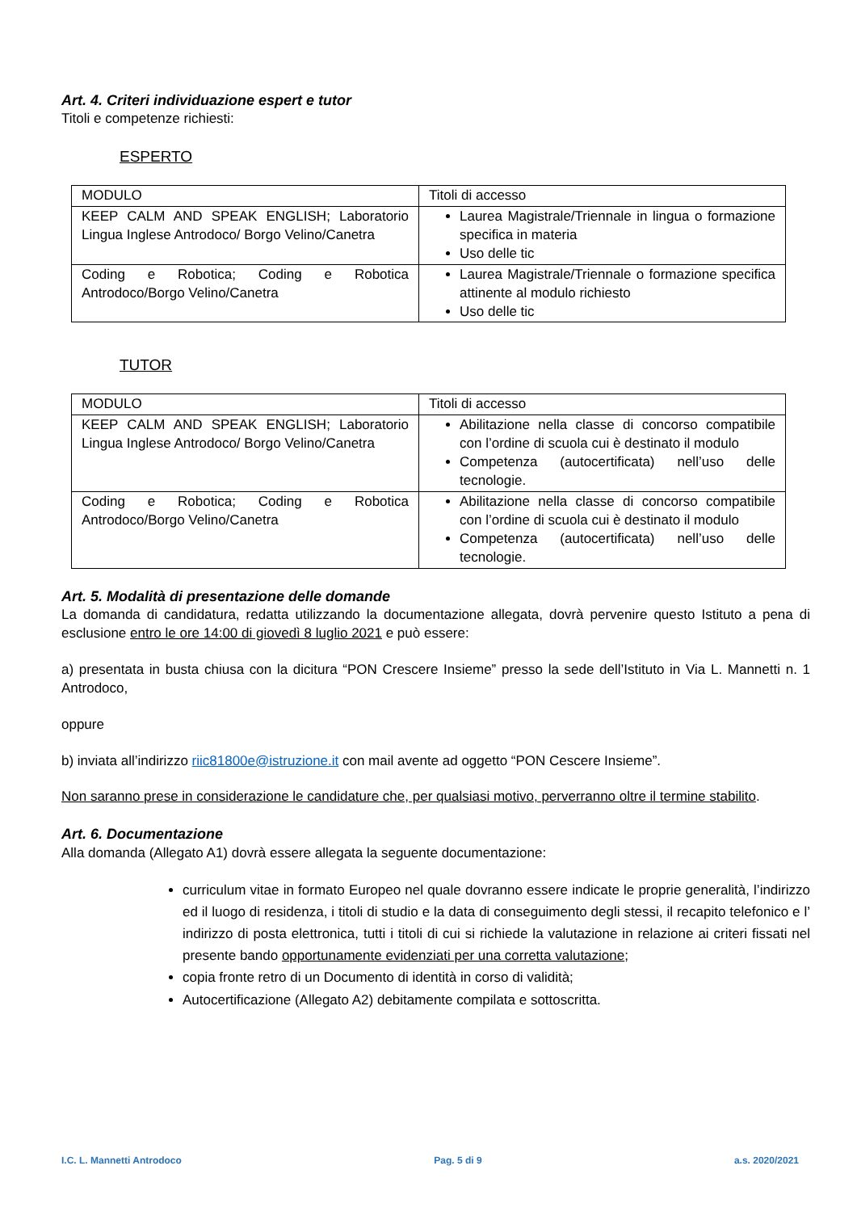Art. 4. Criteri individuazione espert e tutor
Titoli e competenze richiesti:
ESPERTO
| MODULO | Titoli di accesso |
| KEEP CALM AND SPEAK ENGLISH; Laboratorio Lingua Inglese Antrodoco/ Borgo Velino/Canetra | Laurea Magistrale/Triennale in lingua o formazione specifica in materia Uso delle tic |
| Coding e Robotica; Coding e Robotica Antrodoco/Borgo Velino/Canetra | Laurea Magistrale/Triennale o formazione specifica attinente al modulo richiesto Uso delle tic |
TUTOR
| MODULO | Titoli di accesso |
| KEEP CALM AND SPEAK ENGLISH; Laboratorio Lingua Inglese Antrodoco/ Borgo Velino/Canetra | Abilitazione nella classe di concorso compatibile con l’ordine di scuola cui è destinato il modulo Competenza (autocertificata) nell’uso delle tecnologie. |
| Coding e Robotica; Coding e Robotica Antrodoco/Borgo Velino/Canetra | Abilitazione nella classe di concorso compatibile con l’ordine di scuola cui è destinato il modulo Competenza (autocertificata) nell’uso delle tecnologie. |
Art. 5. Modalità di presentazione delle domande
La domanda di candidatura, redatta utilizzando la documentazione allegata, dovrà pervenire questo Istituto a pena di esclusione entro le ore 14:00 di giovedì 8 luglio 2021 e può essere:
a) presentata in busta chiusa con la dicitura “PON Crescere Insieme” presso la sede dell’Istituto in Via L. Mannetti n. 1 Antrodoco,
oppure
b) inviata all’indirizzo riic81800e@istruzione.it con mail avente ad oggetto “PON Cescere Insieme”.
Non saranno prese in considerazione le candidature che, per qualsiasi motivo, perverranno oltre il termine stabilito.
Art. 6. Documentazione
Alla domanda (Allegato A1) dovrà essere allegata la seguente documentazione:
curriculum vitae in formato Europeo nel quale dovranno essere indicate le proprie generalità, l’indirizzo ed il luogo di residenza, i titoli di studio e la data di conseguimento degli stessi, il recapito telefonico e l’ indirizzo di posta elettronica, tutti i titoli di cui si richiede la valutazione in relazione ai criteri fissati nel presente bando opportunamente evidenziati per una corretta valutazione;
copia fronte retro di un Documento di identità in corso di validità;
Autocertificazione (Allegato A2) debitamente compilata e sottoscritta.
I.C. L. Mannetti Antrodoco Pag. 5 di 9 a.s. 2020/2021